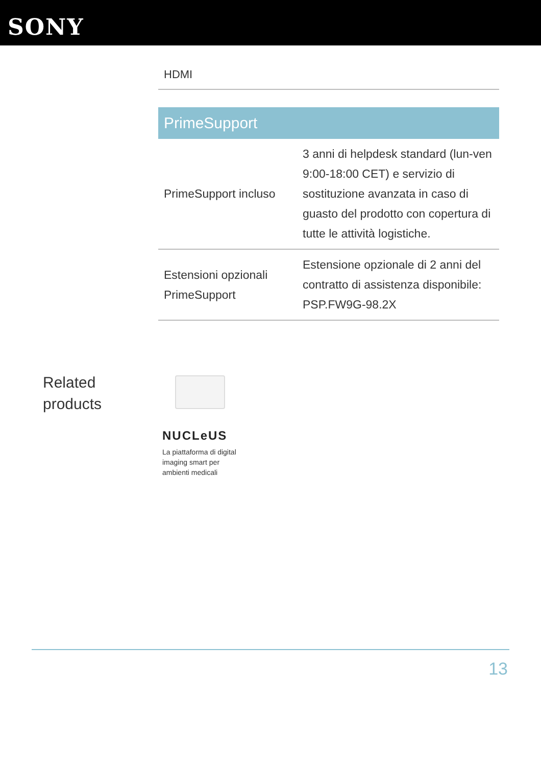SONY
HDMI
| PrimeSupport | |
| --- | --- |
| PrimeSupport incluso | 3 anni di helpdesk standard (lun-ven 9:00-18:00 CET) e servizio di sostituzione avanzata in caso di guasto del prodotto con copertura di tutte le attività logistiche. |
| Estensioni opzionali PrimeSupport | Estensione opzionale di 2 anni del contratto di assistenza disponibile: PSP.FW9G-98.2X |
Related
products
NUCLeUS
La piattaforma di digital imaging smart per ambienti medicali
13